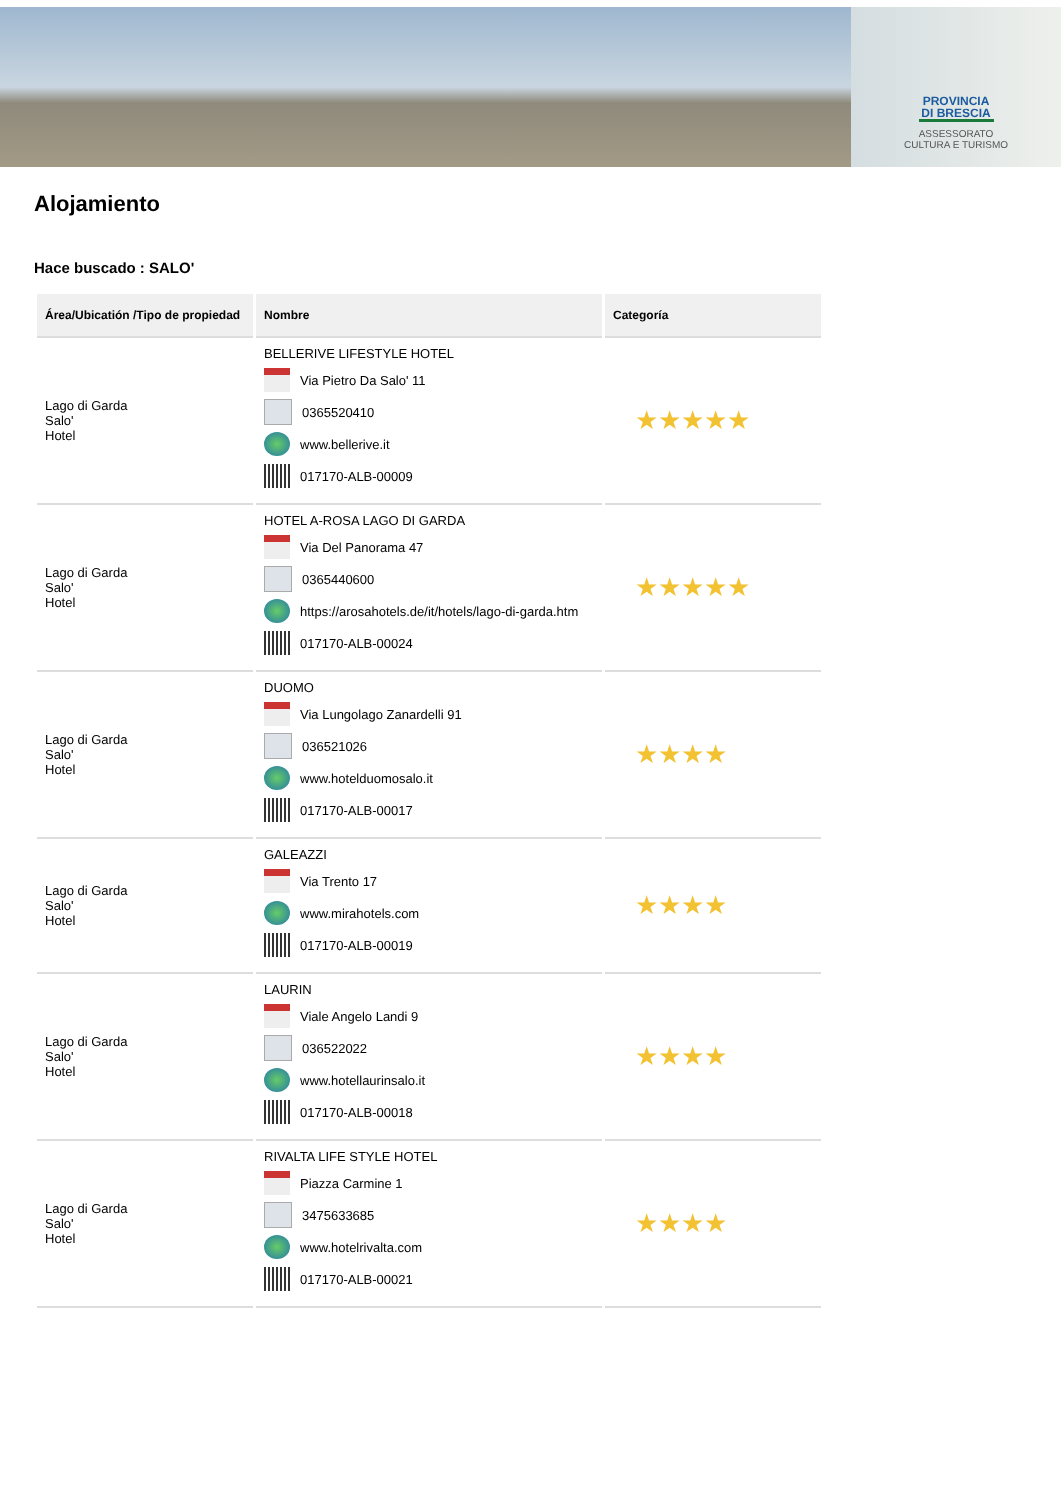PROVINCIA DI BRESCIA
ASSESSORATO
CULTURA E TURISMO
Alojamiento
Hace buscado : SALO'
| Área/Ubicatión /Tipo de propiedad | Nombre | Categoría |
| --- | --- | --- |
| Lago di Garda Salo' Hotel | BELLERIVE LIFESTYLE HOTEL Via Pietro Da Salo' 11 0365520410 www.bellerive.it 017170-ALB-00009 | ★★★★★ |
| Lago di Garda Salo' Hotel | HOTEL A-ROSA LAGO DI GARDA Via Del Panorama 47 0365440600 https://arosahotels.de/it/hotels/lago-di-garda.htm 017170-ALB-00024 | ★★★★★ |
| Lago di Garda Salo' Hotel | DUOMO Via Lungolago Zanardelli 91 036521026 www.hotelduomosalo.it 017170-ALB-00017 | ★★★★ |
| Lago di Garda Salo' Hotel | GALEAZZI Via Trento 17 www.mirahotels.com 017170-ALB-00019 | ★★★★ |
| Lago di Garda Salo' Hotel | LAURIN Viale Angelo Landi 9 036522022 www.hotellaurinsalo.it 017170-ALB-00018 | ★★★★ |
| Lago di Garda Salo' Hotel | RIVALTA LIFE STYLE HOTEL Piazza Carmine 1 3475633685 www.hotelrivalta.com 017170-ALB-00021 | ★★★★ |